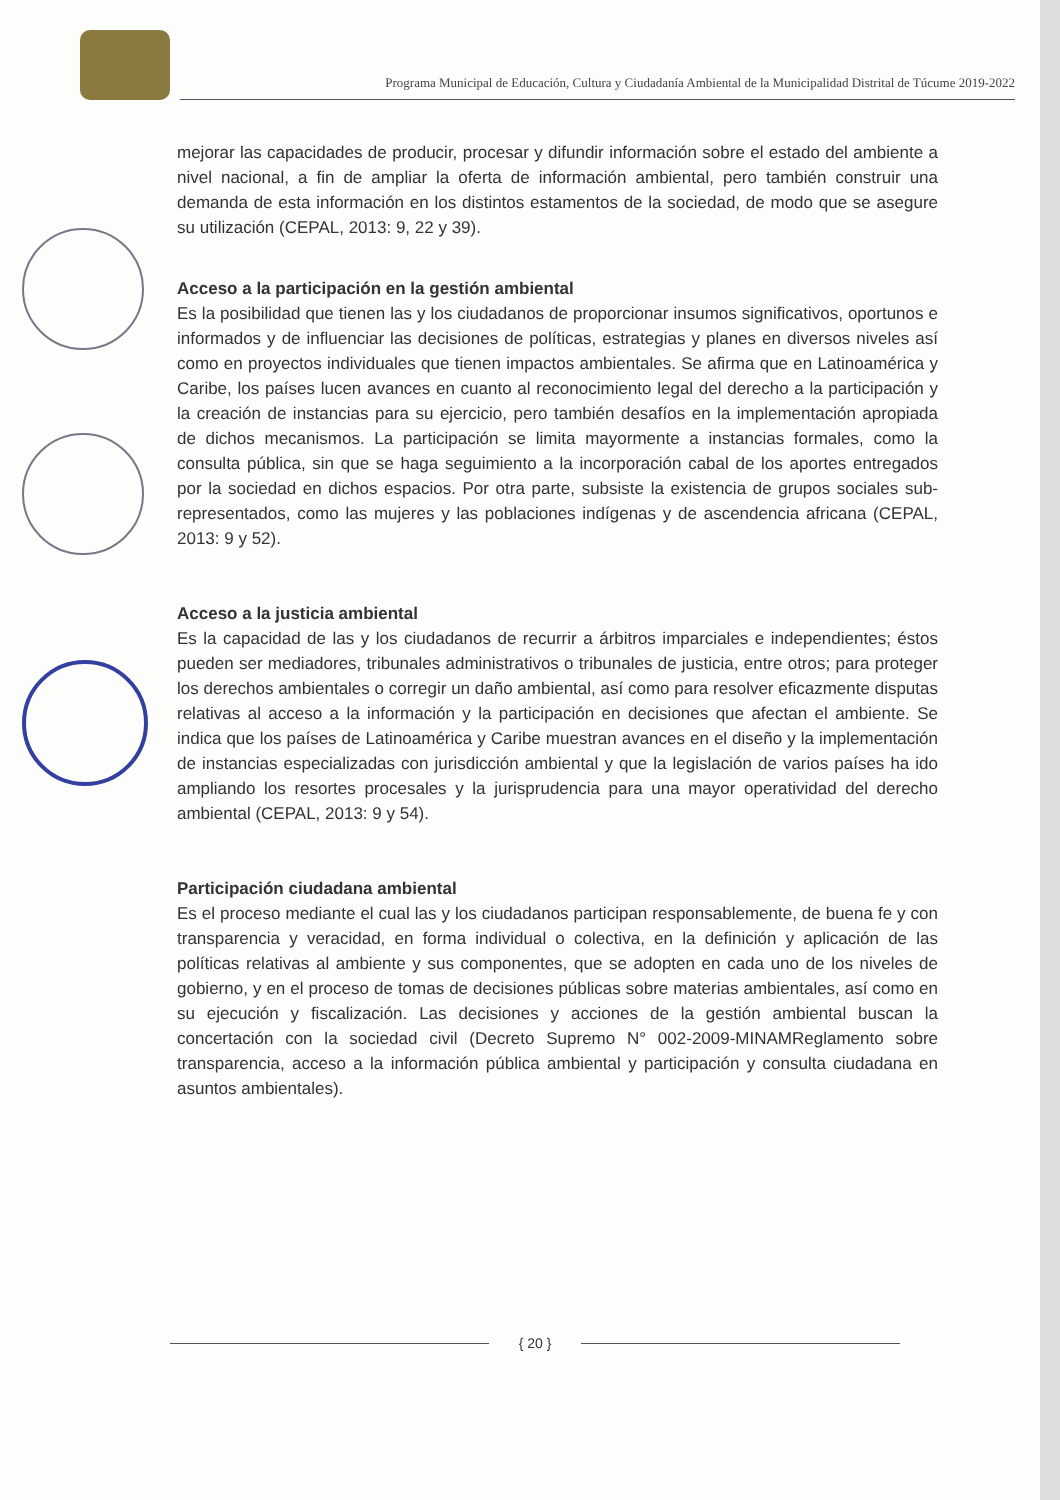Programa Municipal de Educación, Cultura y Ciudadanía Ambiental de la Municipalidad Distrital de Túcume 2019-2022
mejorar las capacidades de producir, procesar y difundir información sobre el estado del ambiente a nivel nacional, a fin de ampliar la oferta de información ambiental, pero también construir una demanda de esta información en los distintos estamentos de la sociedad, de modo que se asegure su utilización (CEPAL, 2013: 9, 22 y 39).
Acceso a la participación en la gestión ambiental
Es la posibilidad que tienen las y los ciudadanos de proporcionar insumos significativos, oportunos e informados y de influenciar las decisiones de políticas, estrategias y planes en diversos niveles así como en proyectos individuales que tienen impactos ambientales. Se afirma que en Latinoamérica y Caribe, los países lucen avances en cuanto al reconocimiento legal del derecho a la participación y la creación de instancias para su ejercicio, pero también desafíos en la implementación apropiada de dichos mecanismos. La participación se limita mayormente a instancias formales, como la consulta pública, sin que se haga seguimiento a la incorporación cabal de los aportes entregados por la sociedad en dichos espacios. Por otra parte, subsiste la existencia de grupos sociales sub-representados, como las mujeres y las poblaciones indígenas y de ascendencia africana (CEPAL, 2013: 9 y 52).
Acceso a la justicia ambiental
Es la capacidad de las y los ciudadanos de recurrir a árbitros imparciales e independientes; éstos pueden ser mediadores, tribunales administrativos o tribunales de justicia, entre otros; para proteger los derechos ambientales o corregir un daño ambiental, así como para resolver eficazmente disputas relativas al acceso a la información y la participación en decisiones que afectan el ambiente. Se indica que los países de Latinoamérica y Caribe muestran avances en el diseño y la implementación de instancias especializadas con jurisdicción ambiental y que la legislación de varios países ha ido ampliando los resortes procesales y la jurisprudencia para una mayor operatividad del derecho ambiental (CEPAL, 2013: 9 y 54).
Participación ciudadana ambiental
Es el proceso mediante el cual las y los ciudadanos participan responsablemente, de buena fe y con transparencia y veracidad, en forma individual o colectiva, en la definición y aplicación de las políticas relativas al ambiente y sus componentes, que se adopten en cada uno de los niveles de gobierno, y en el proceso de tomas de decisiones públicas sobre materias ambientales, así como en su ejecución y fiscalización. Las decisiones y acciones de la gestión ambiental buscan la concertación con la sociedad civil (Decreto Supremo N° 002-2009-MINAMReglamento sobre transparencia, acceso a la información pública ambiental y participación y consulta ciudadana en asuntos ambientales).
{ 20 }